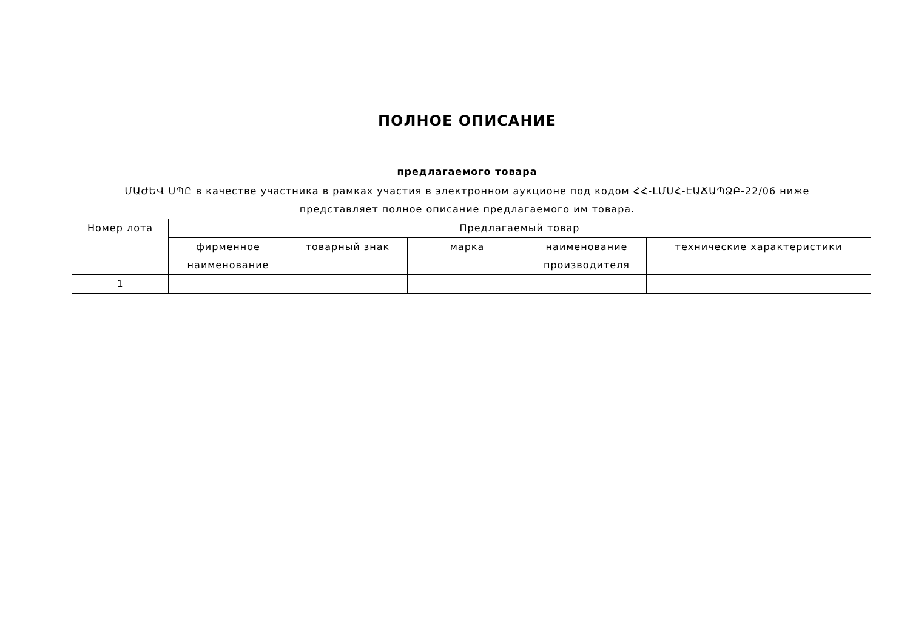ПОЛНОЕ ОПИСАНИЕ
предлагаемого товара
ՄԱԺԵՎ ՍՊԸ в качестве участника в рамках участия в электронном аукционе под кодом ՀՀ-ԼՄՍՀ-ԷԱՃԱՊՁԲ-22/06 ниже представляет полное описание предлагаемого им товара.
| Номер лота | Предлагаемый товар | | | | |
| --- | --- | --- | --- | --- | --- |
| | фирменное наименование | товарный знак | марка | наименование производителя | технические характеристики |
| 1 | | | | | |